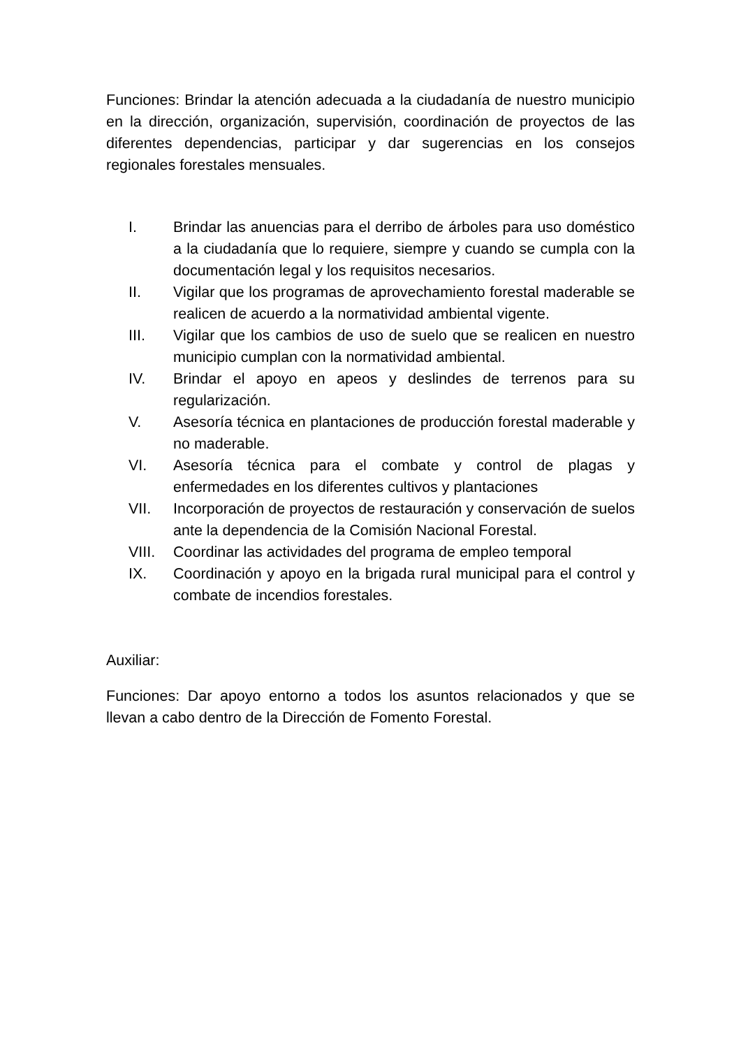Funciones: Brindar la atención adecuada a la ciudadanía de nuestro municipio en la dirección, organización, supervisión, coordinación de proyectos de las diferentes dependencias, participar y dar sugerencias en los consejos regionales forestales mensuales.
I. Brindar las anuencias para el derribo de árboles para uso doméstico a la ciudadanía que lo requiere, siempre y cuando se cumpla con la documentación legal y los requisitos necesarios.
II. Vigilar que los programas de aprovechamiento forestal maderable se realicen de acuerdo a la normatividad ambiental vigente.
III. Vigilar que los cambios de uso de suelo que se realicen en nuestro municipio cumplan con la normatividad ambiental.
IV. Brindar el apoyo en apeos y deslindes de terrenos para su regularización.
V. Asesoría técnica en plantaciones de producción forestal maderable y no maderable.
VI. Asesoría técnica para el combate y control de plagas y enfermedades en los diferentes cultivos y plantaciones
VII. Incorporación de proyectos de restauración y conservación de suelos ante la dependencia de la Comisión Nacional Forestal.
VIII. Coordinar las actividades del programa de empleo temporal
IX. Coordinación y apoyo en la brigada rural municipal para el control y combate de incendios forestales.
Auxiliar:
Funciones: Dar apoyo entorno a todos los asuntos relacionados y que se llevan a cabo dentro de la Dirección de Fomento Forestal.